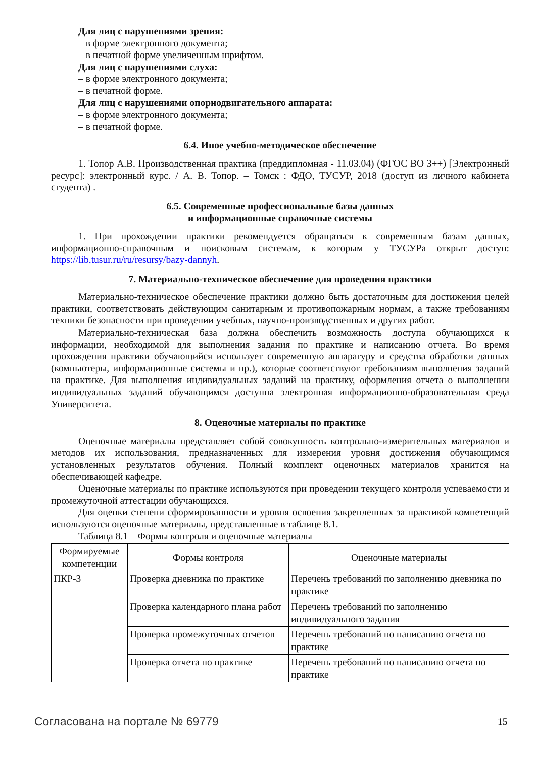Для лиц с нарушениями зрения:
– в форме электронного документа;
– в печатной форме увеличенным шрифтом.
Для лиц с нарушениями слуха:
– в форме электронного документа;
– в печатной форме.
Для лиц с нарушениями опорнодвигательного аппарата:
– в форме электронного документа;
– в печатной форме.
6.4. Иное учебно-методическое обеспечение
1. Топор А.В. Производственная практика (преддипломная - 11.03.04) (ФГОС ВО 3++) [Электронный ресурс]: электронный курс. / А. В. Топор. – Томск : ФДО, ТУСУР, 2018 (доступ из личного кабинета студента) .
6.5. Современные профессиональные базы данных
и информационные справочные системы
1. При прохождении практики рекомендуется обращаться к современным базам данных, информационно-справочным и поисковым системам, к которым у ТУСУРа открыт доступ: https://lib.tusur.ru/ru/resursy/bazy-dannyh.
7. Материально-техническое обеспечение для проведения практики
Материально-техническое обеспечение практики должно быть достаточным для достижения целей практики, соответствовать действующим санитарным и противопожарным нормам, а также требованиям техники безопасности при проведении учебных, научно-производственных и других работ.
Материально-техническая база должна обеспечить возможность доступа обучающихся к информации, необходимой для выполнения задания по практике и написанию отчета. Во время прохождения практики обучающийся использует современную аппаратуру и средства обработки данных (компьютеры, информационные системы и пр.), которые соответствуют требованиям выполнения заданий на практике. Для выполнения индивидуальных заданий на практику, оформления отчета о выполнении индивидуальных заданий обучающимся доступна электронная информационно-образовательная среда Университета.
8. Оценочные материалы по практике
Оценочные материалы представляет собой совокупность контрольно-измерительных материалов и методов их использования, предназначенных для измерения уровня достижения обучающимся установленных результатов обучения. Полный комплект оценочных материалов хранится на обеспечивающей кафедре.
Оценочные материалы по практике используются при проведении текущего контроля успеваемости и промежуточной аттестации обучающихся.
Для оценки степени сформированности и уровня освоения закрепленных за практикой компетенций используются оценочные материалы, представленные в таблице 8.1.
Таблица 8.1 – Формы контроля и оценочные материалы
| Формируемые компетенции | Формы контроля | Оценочные материалы |
| ПКР-3 | Проверка дневника по практике | Перечень требований по заполнению дневника по практике |
| | Проверка календарного плана работ | Перечень требований по заполнению индивидуального задания |
| | Проверка промежуточных отчетов | Перечень требований по написанию отчета по практике |
| | Проверка отчета по практике | Перечень требований по написанию отчета по практике |
Согласована на портале № 69779 15